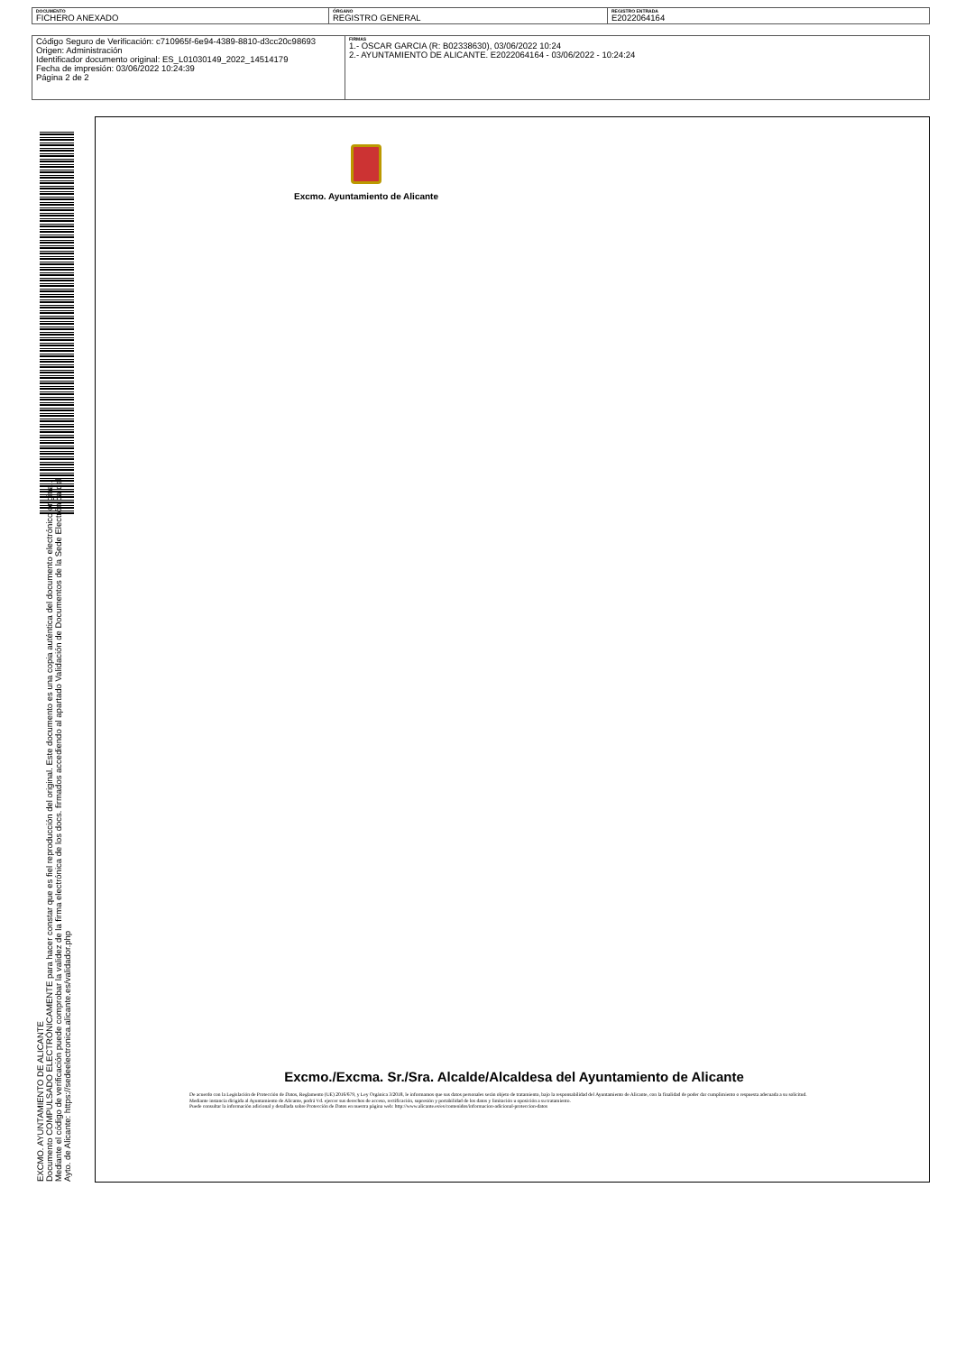| DOCUMENTO FICHERO ANEXADO | ÓRGANO REGISTRO GENERAL | REGISTRO ENTRADA E2022064164 |
| Código Seguro de Verificación: c710965f-6e94-4389-8810-d3cc20c98693 Origen: Administración Identificador documento original: ES_L01030149_2022_14514179 Fecha de impresión: 03/06/2022 10:24:39 Página 2 de 2 | FIRMAS 1.- OSCAR GARCIA (R: B02338630), 03/06/2022 10:24 2.- AYUNTAMIENTO DE ALICANTE. E2022064164 - 03/06/2022 - 10:24:24 |
EXCMO. AYUNTAMIENTO DE ALICANTE
Documento COMPULSADO ELECTRÓNICAMENTE para hacer constar que es fiel reproducción del original. Este documento es una copia auténtica del documento electrónico original. Mediante el código de verificación puede comprobar la validez de la firma electrónica de los docs. firmados accediendo al apartado Validación de Documentos de la Sede Electrónica del Ayto. de Alicante: https://sedeelectronica.alicante.es/validador.php
Excmo. Ayuntamiento de Alicante
Excmo./Excma. Sr./Sra. Alcalde/Alcaldesa del Ayuntamiento de Alicante
De acuerdo con la Legislación de Protección de Datos, Reglamento (UE) 2016/679, y Ley Orgánica 3/2018, le informamos que sus datos personales serán objeto de tratamiento, bajo la responsabilidad del Ayuntamiento de Alicante, con la finalidad de poder dar cumplimiento o respuesta adecuada a su solicitud.
Mediante instancia dirigida al Ayuntamiento de Alicante, podrá Vd. ejercer sus derechos de acceso, rectificación, supresión y portabilidad de los datos y limitación u oposición a su tratamiento.
Puede consultar la información adicional y detallada sobre Protección de Datos en nuestra página web: http://www.alicante.es/es/contenidos/informacion-adicional-proteccion-datos